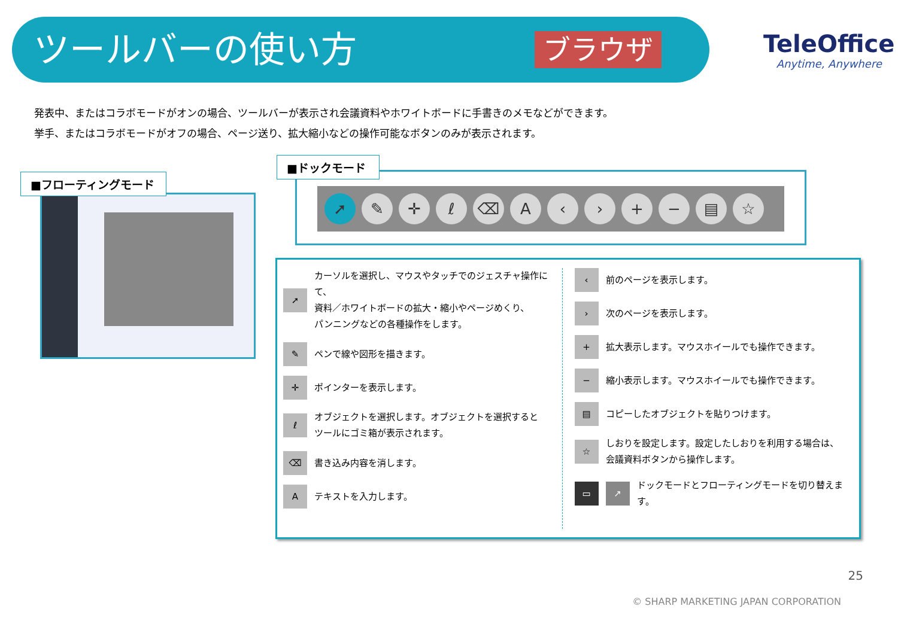ツールバーの使い方 ブラウザ TeleOffice
Anytime, Anywhere
発表中、またはコラボモードがオンの場合、ツールバーが表示され会議資料やホワイトボードに手書きのメモなどができます。
挙手、またはコラボモードがオフの場合、ページ送り、拡大縮小などの操作可能なボタンのみが表示されます。
■フローティングモード
➚ ✎ ✛ ℓ ⌫ A ‹ › + − ▤ ☆
■ドックモード
➚
カーソルを選択し、マウスやタッチでのジェスチャ操作にて、
資料／ホワイトボードの拡大・縮小やページめくり、
パンニングなどの各種操作をします。
✎
ペンで線や図形を描きます。
✛
ポインターを表示します。
ℓ
オブジェクトを選択します。オブジェクトを選択すると
ツールにゴミ箱が表示されます。
⌫
書き込み内容を消します。
A
テキストを入力します。
‹
前のページを表示します。
›
次のページを表示します。
+
拡大表示します。マウスホイールでも操作できます。
−
縮小表示します。マウスホイールでも操作できます。
▤
コピーしたオブジェクトを貼りつけます。
☆
しおりを設定します。設定したしおりを利用する場合は、
会議資料ボタンから操作します。
▭ ↗
ドックモードとフローティングモードを切り替えます。
25
© SHARP MARKETING JAPAN CORPORATION